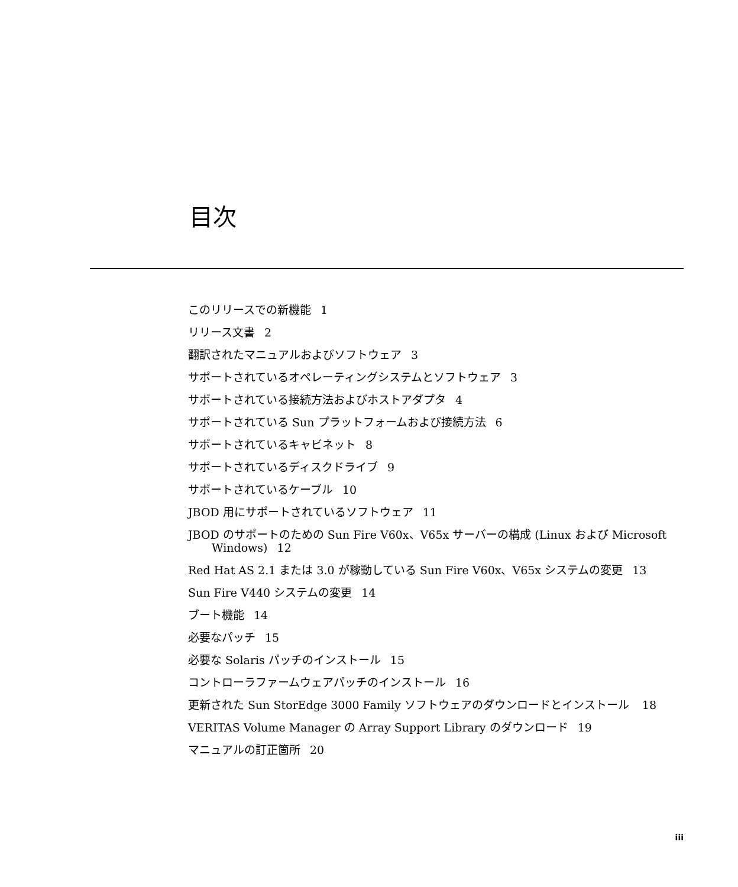目次
このリリースでの新機能 1
リリース文書 2
翻訳されたマニュアルおよびソフトウェア 3
サポートされているオペレーティングシステムとソフトウェア 3
サポートされている接続方法およびホストアダプタ 4
サポートされている Sun プラットフォームおよび接続方法 6
サポートされているキャビネット 8
サポートされているディスクドライブ 9
サポートされているケーブル 10
JBOD 用にサポートされているソフトウェア 11
JBOD のサポートのための Sun Fire V60x、V65x サーバーの構成 (Linux および Microsoft Windows) 12
Red Hat AS 2.1 または 3.0 が稼動している Sun Fire V60x、V65x システムの変更 13
Sun Fire V440 システムの変更 14
ブート機能 14
必要なパッチ 15
必要な Solaris パッチのインストール 15
コントローラファームウェアパッチのインストール 16
更新された Sun StorEdge 3000 Family ソフトウェアのダウンロードとインストール 18
VERITAS Volume Manager の Array Support Library のダウンロード 19
マニュアルの訂正箇所 20
iii